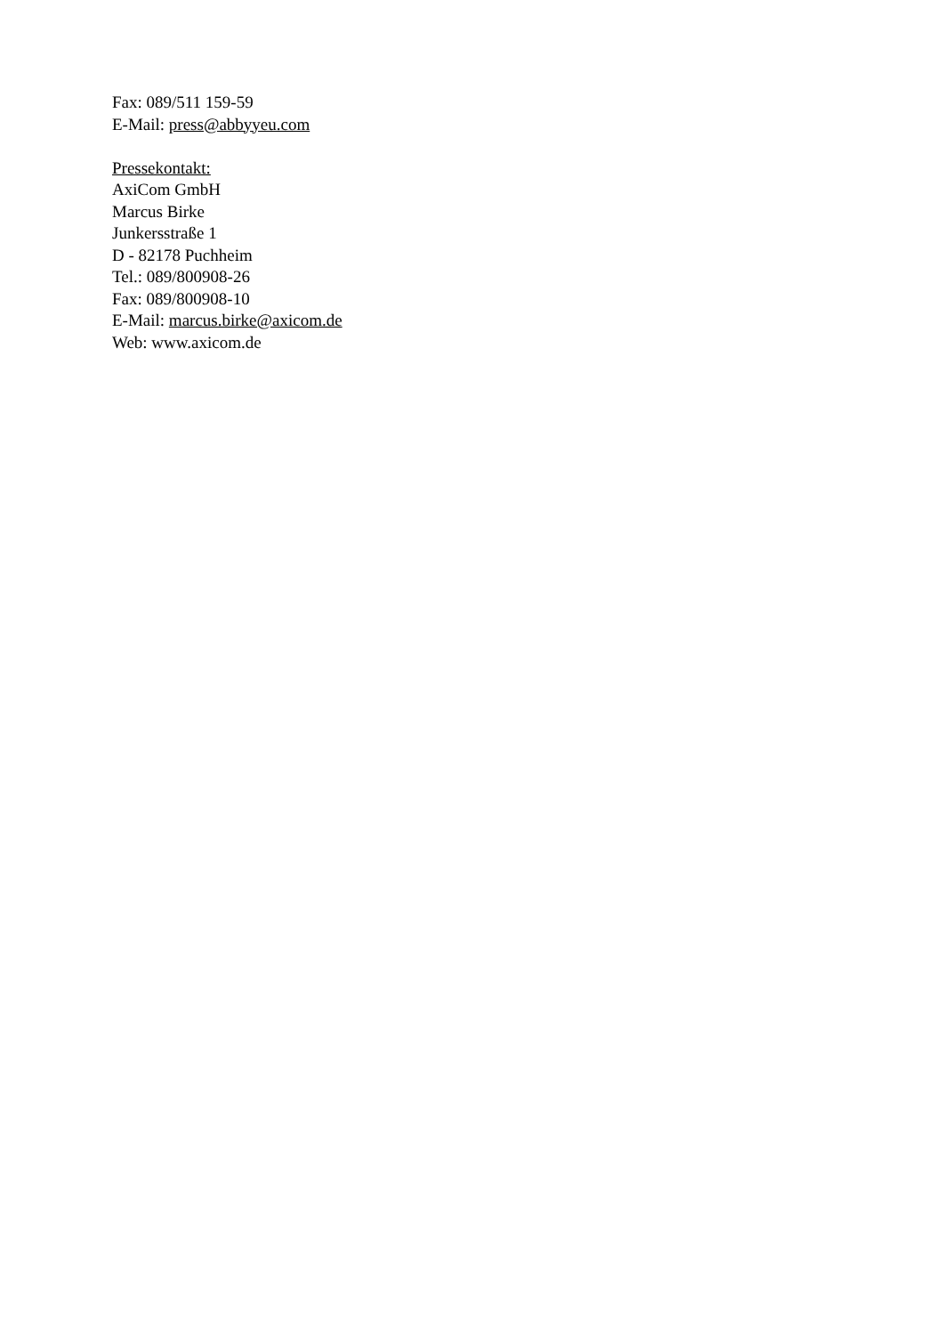Fax: 089/511 159-59
E-Mail: press@abbyyeu.com
Pressekontakt:
AxiCom GmbH
Marcus Birke
Junkersstraße 1
D - 82178 Puchheim
Tel.: 089/800908-26
Fax: 089/800908-10
E-Mail: marcus.birke@axicom.de
Web: www.axicom.de